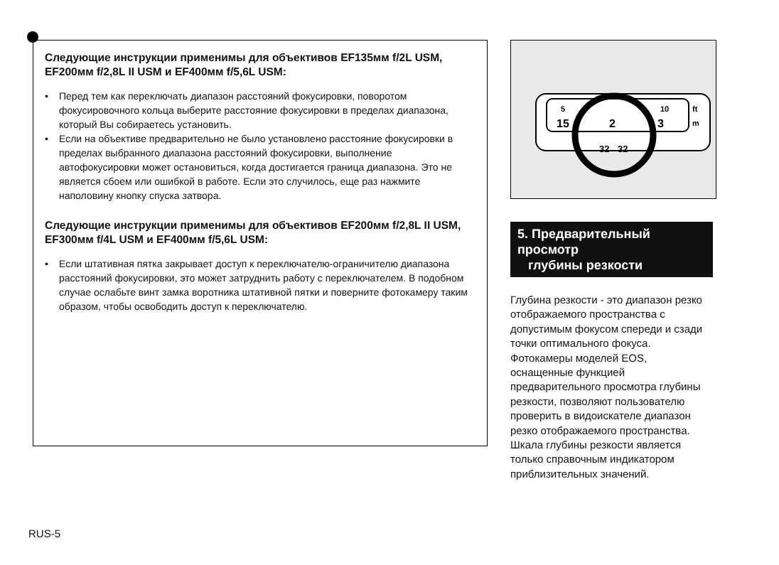Следующие инструкции применимы для объективов EF135мм f/2L USM, EF200мм f/2,8L II USM и EF400мм f/5,6L USM:
• Перед тем как переключать диапазон расстояний фокусировки, поворотом фокусировочного кольца выберите расстояние фокусировки в пределах диапазона, который Вы собираетесь установить.
• Если на объективе предварительно не было установлено расстояние фокусировки в пределах выбранного диапазона расстояний фокусировки, выполнение автофокусировки может остановиться, когда достигается граница диапазона. Это не является сбоем или ошибкой в работе. Если это случилось, еще раз нажмите наполовину кнопку спуска затвора.
Следующие инструкции применимы для объективов EF200мм f/2,8L II USM, EF300мм f/4L USM и EF400мм f/5,6L USM:
• Если штативная пятка закрывает доступ к переключателю-ограничителю диапазона расстояний фокусировки, это может затруднить работу с переключателем. В подобном случае ослабьте винт замка воротника штативной пятки и поверните фотокамеру таким образом, чтобы освободить доступ к переключателю.
5
10
ft
m
15
2
3
32
32
5. Предварительный просмотр
глубины резкости
Глубина резкости - это диапазон резко отображаемого пространства с допустимым фокусом спереди и сзади точки оптимального фокуса. Фотокамеры моделей EOS, оснащенные функцией предварительного просмотра глубины резкости, позволяют пользователю проверить в видоискателе диапазон резко отображаемого пространства. Шкала глубины резкости является только справочным индикатором приблизительных значений.
RUS-5